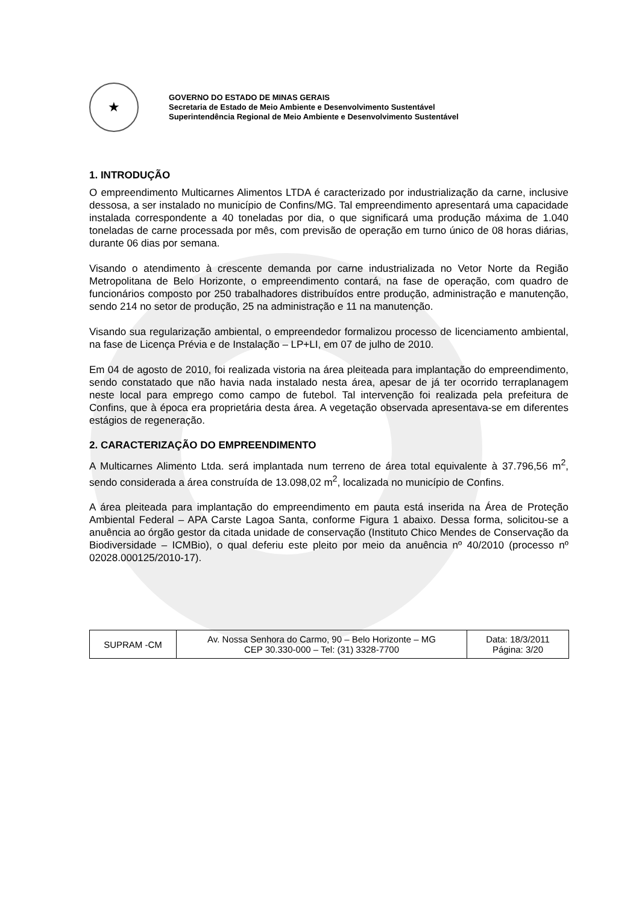★
GOVERNO DO ESTADO DE MINAS GERAIS
Secretaria de Estado de Meio Ambiente e Desenvolvimento Sustentável
Superintendência Regional de Meio Ambiente e Desenvolvimento Sustentável
1. INTRODUÇÃO
O empreendimento Multicarnes Alimentos LTDA é caracterizado por industrialização da carne, inclusive dessosa, a ser instalado no município de Confins/MG. Tal empreendimento apresentará uma capacidade instalada correspondente a 40 toneladas por dia, o que significará uma produção máxima de 1.040 toneladas de carne processada por mês, com previsão de operação em turno único de 08 horas diárias, durante 06 dias por semana.
Visando o atendimento à crescente demanda por carne industrializada no Vetor Norte da Região Metropolitana de Belo Horizonte, o empreendimento contará, na fase de operação, com quadro de funcionários composto por 250 trabalhadores distribuídos entre produção, administração e manutenção, sendo 214 no setor de produção, 25 na administração e 11 na manutenção.
Visando sua regularização ambiental, o empreendedor formalizou processo de licenciamento ambiental, na fase de Licença Prévia e de Instalação – LP+LI, em 07 de julho de 2010.
Em 04 de agosto de 2010, foi realizada vistoria na área pleiteada para implantação do empreendimento, sendo constatado que não havia nada instalado nesta área, apesar de já ter ocorrido terraplanagem neste local para emprego como campo de futebol. Tal intervenção foi realizada pela prefeitura de Confins, que à época era proprietária desta área. A vegetação observada apresentava-se em diferentes estágios de regeneração.
2. CARACTERIZAÇÃO DO EMPREENDIMENTO
A Multicarnes Alimento Ltda. será implantada num terreno de área total equivalente à 37.796,56 m<sup>2</sup>, sendo considerada a área construída de 13.098,02 m<sup>2</sup>, localizada no município de Confins.
A área pleiteada para implantação do empreendimento em pauta está inserida na Área de Proteção Ambiental Federal – APA Carste Lagoa Santa, conforme Figura 1 abaixo. Dessa forma, solicitou-se a anuência ao órgão gestor da citada unidade de conservação (Instituto Chico Mendes de Conservação da Biodiversidade – ICMBio), o qual deferiu este pleito por meio da anuência nº 40/2010 (processo nº 02028.000125/2010-17).
| SUPRAM -CM | Av. Nossa Senhora do Carmo, 90 – Belo Horizonte – MG CEP 30.330-000 – Tel: (31) 3328-7700 | Data: 18/3/2011 Página: 3/20 |